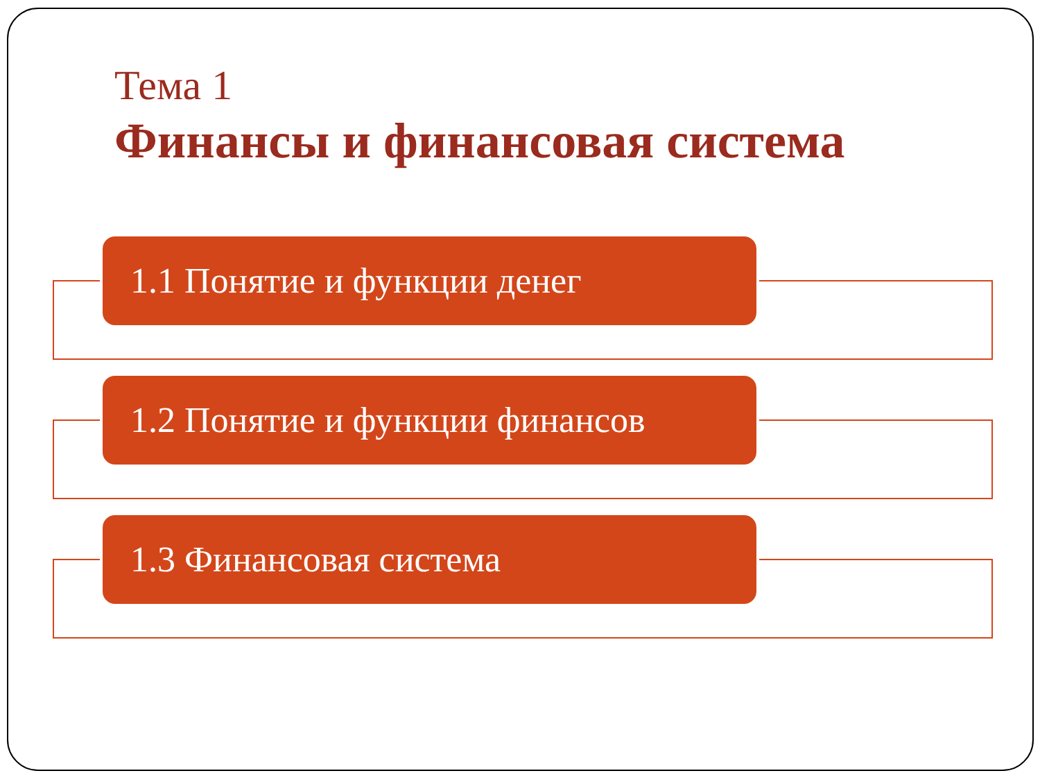Тема 1
Финансы и финансовая система
1.1 Понятие и функции денег
1.2 Понятие и функции финансов
1.3 Финансовая система